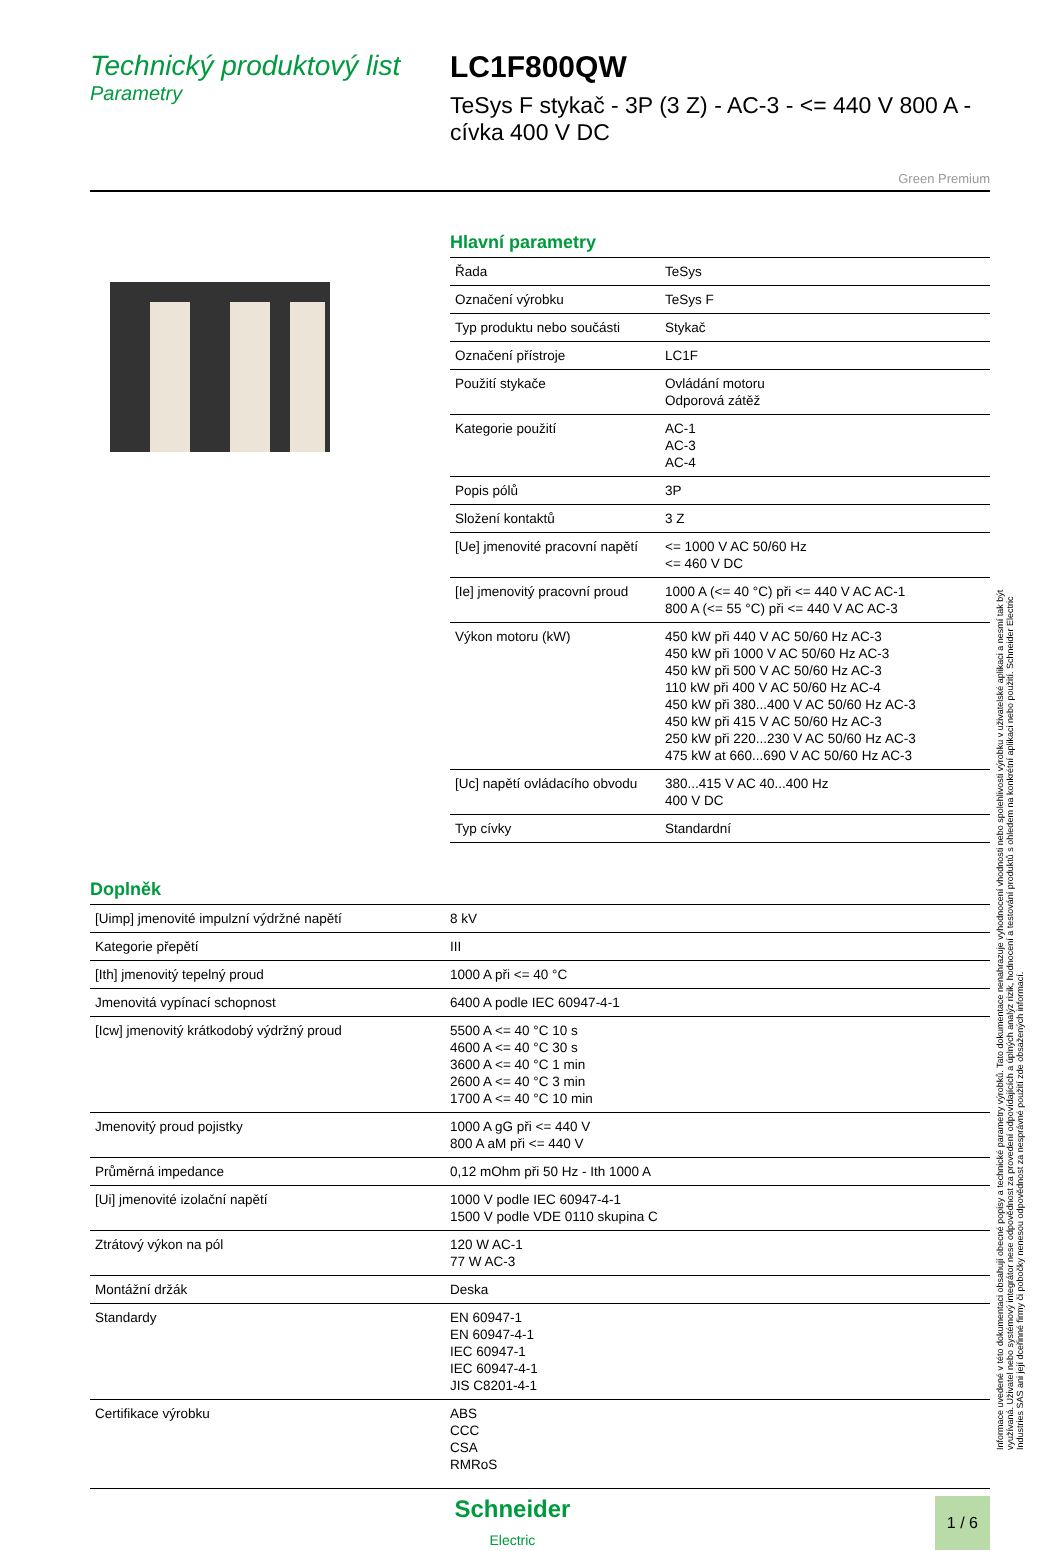Technický produktový list
Parametry
LC1F800QW
TeSys F stykač - 3P (3 Z) - AC-3 - <= 440 V 800 A - cívka 400 V DC
Green Premium
Hlavní parametry
| Řada | TeSys |
| Označení výrobku | TeSys F |
| Typ produktu nebo součásti | Stykač |
| Označení přístroje | LC1F |
| Použití stykače | Ovládání motoru Odporová zátěž |
| Kategorie použití | AC-1 AC-3 AC-4 |
| Popis pólů | 3P |
| Složení kontaktů | 3 Z |
| [Ue] jmenovité pracovní napětí | <= 1000 V AC 50/60 Hz <= 460 V DC |
| [Ie] jmenovitý pracovní proud | 1000 A (<= 40 °C) při <= 440 V AC AC-1 800 A (<= 55 °C) při <= 440 V AC AC-3 |
| Výkon motoru (kW) | 450 kW při 440 V AC 50/60 Hz AC-3 450 kW při 1000 V AC 50/60 Hz AC-3 450 kW při 500 V AC 50/60 Hz AC-3 110 kW při 400 V AC 50/60 Hz AC-4 450 kW při 380...400 V AC 50/60 Hz AC-3 450 kW při 415 V AC 50/60 Hz AC-3 250 kW při 220...230 V AC 50/60 Hz AC-3 475 kW at 660...690 V AC 50/60 Hz AC-3 |
| [Uc] napětí ovládacího obvodu | 380...415 V AC 40...400 Hz 400 V DC |
| Typ cívky | Standardní |
Doplněk
| [Uimp] jmenovité impulzní výdržné napětí | 8 kV |
| Kategorie přepětí | III |
| [Ith] jmenovitý tepelný proud | 1000 A při <= 40 °C |
| Jmenovitá vypínací schopnost | 6400 A podle IEC 60947-4-1 |
| [Icw] jmenovitý krátkodobý výdržný proud | 5500 A <= 40 °C 10 s 4600 A <= 40 °C 30 s 3600 A <= 40 °C 1 min 2600 A <= 40 °C 3 min 1700 A <= 40 °C 10 min |
| Jmenovitý proud pojistky | 1000 A gG při <= 440 V 800 A aM při <= 440 V |
| Průměrná impedance | 0,12 mOhm při 50 Hz - Ith 1000 A |
| [Ui] jmenovité izolační napětí | 1000 V podle IEC 60947-4-1 1500 V podle VDE 0110 skupina C |
| Ztrátový výkon na pól | 120 W AC-1 77 W AC-3 |
| Montážní držák | Deska |
| Standardy | EN 60947-1 EN 60947-4-1 IEC 60947-1 IEC 60947-4-1 JIS C8201-4-1 |
| Certifikace výrobku | ABS CCC CSA RMRoS |
Schneider
Electric
1 / 6
Informace uvedené v této dokumentaci obsahují obecné popisy a technické parametry výrobků. Tato dokumentace nenahrazuje vyhodnocení vhodnosti nebo spolehlivosti výrobku v uživatelské aplikaci a nesmí tak být využívaná. Uživatel nebo systémový integrátor nese odpovědnost za provedení odpovídajících a úplných analýz rizik, hodnocení a testování produktů s ohledem na konkrétní aplikaci nebo použití. Schneider Electric Industries SAS ani její dceřinné firmy či pobočky nenesou odpovědnost za nesprávné použití zde obsažených informací.